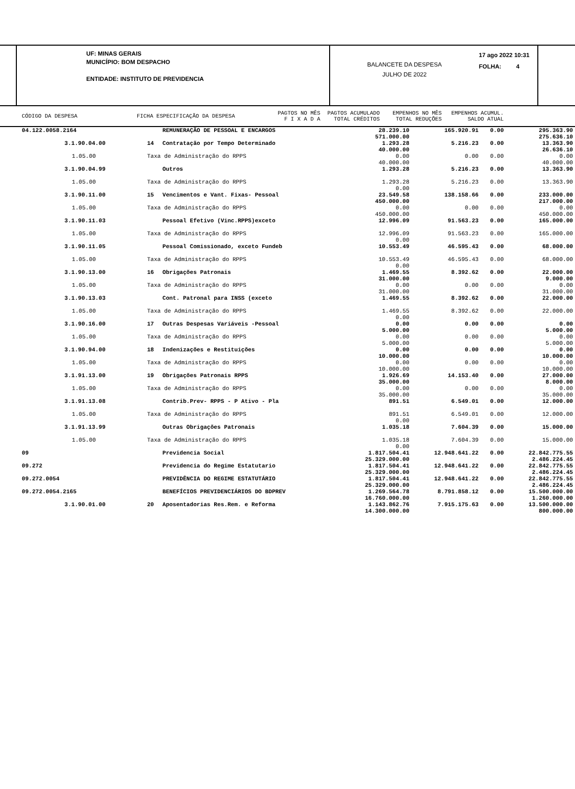UF: MINAS GERAIS
MUNICÍPIO: BOM DESPACHO
ENTIDADE: INSTITUTO DE PREVIDENCIA
BALANCETE DA DESPESA
JULHO DE 2022
17 ago 2022 10:31
FOLHA: 4
CÓDIGO DA DESPESA FICHA ESPECIFICAÇÃO DA DESPESA PAGTOS NO MÊS
F I X A D A PAGTOS ACUMULADO
TOTAL CRÉDITOS EMPENHOS NO MÊS
TOTAL REDUÇÕES EMPENHOS ACUMUL.
SALDO ATUAL
| 04.122.0058.2164 | | REMUNERAÇÃO DE PESSOAL E ENCARGOS | 28.239.10 571.000.00 | 165.920.91 | 0.00 | 295.363.90 275.636.10 |
| 3.1.90.04.00 | 14 | Contratação por Tempo Determinado | 1.293.28 40.000.00 | 5.216.23 | 0.00 | 13.363.90 26.636.10 |
| 1.05.00 | Taxa de Administração do RPPS | | 0.00 40.000.00 | 0.00 | 0.00 | 0.00 40.000.00 |
| 3.1.90.04.99 | | Outros | 1.293.28 | 5.216.23 | 0.00 | 13.363.90 |
| 1.05.00 | Taxa de Administração do RPPS | | 1.293.28 0.00 | 5.216.23 | 0.00 | 13.363.90 |
| 3.1.90.11.00 | 15 | Vencimentos e Vant. Fixas- Pessoal | 23.549.58 450.000.00 | 138.158.66 | 0.00 | 233.000.00 217.000.00 |
| 1.05.00 | Taxa de Administração do RPPS | | 0.00 450.000.00 | 0.00 | 0.00 | 0.00 450.000.00 |
| 3.1.90.11.03 | | Pessoal Efetivo (Vinc.RPPS)exceto | 12.996.09 | 91.563.23 | 0.00 | 165.000.00 |
| 1.05.00 | Taxa de Administração do RPPS | | 12.996.09 0.00 | 91.563.23 | 0.00 | 165.000.00 |
| 3.1.90.11.05 | | Pessoal Comissionado, exceto Fundeb | 10.553.49 | 46.595.43 | 0.00 | 68.000.00 |
| 1.05.00 | Taxa de Administração do RPPS | | 10.553.49 0.00 | 46.595.43 | 0.00 | 68.000.00 |
| 3.1.90.13.00 | 16 | Obrigações Patronais | 1.469.55 31.000.00 | 8.392.62 | 0.00 | 22.000.00 9.000.00 |
| 1.05.00 | Taxa de Administração do RPPS | | 0.00 31.000.00 | 0.00 | 0.00 | 0.00 31.000.00 |
| 3.1.90.13.03 | | Cont. Patronal para INSS (exceto | 1.469.55 | 8.392.62 | 0.00 | 22.000.00 |
| 1.05.00 | Taxa de Administração do RPPS | | 1.469.55 0.00 | 8.392.62 | 0.00 | 22.000.00 |
| 3.1.90.16.00 | 17 | Outras Despesas Variáveis -Pessoal | 0.00 5.000.00 | 0.00 | 0.00 | 0.00 5.000.00 |
| 1.05.00 | Taxa de Administração do RPPS | | 0.00 5.000.00 | 0.00 | 0.00 | 0.00 5.000.00 |
| 3.1.90.94.00 | 18 | Indenizações e Restituições | 0.00 10.000.00 | 0.00 | 0.00 | 0.00 10.000.00 |
| 1.05.00 | Taxa de Administração do RPPS | | 0.00 10.000.00 | 0.00 | 0.00 | 0.00 10.000.00 |
| 3.1.91.13.00 | 19 | Obrigações Patronais RPPS | 1.926.69 35.000.00 | 14.153.40 | 0.00 | 27.000.00 8.000.00 |
| 1.05.00 | Taxa de Administração do RPPS | | 0.00 35.000.00 | 0.00 | 0.00 | 0.00 35.000.00 |
| 3.1.91.13.08 | | Contrib.Prev- RPPS - P Ativo - Pla | 891.51 | 6.549.01 | 0.00 | 12.000.00 |
| 1.05.00 | Taxa de Administração do RPPS | | 891.51 0.00 | 6.549.01 | 0.00 | 12.000.00 |
| 3.1.91.13.99 | | Outras Obrigações Patronais | 1.035.18 | 7.604.39 | 0.00 | 15.000.00 |
| 1.05.00 | Taxa de Administração do RPPS | | 1.035.18 0.00 | 7.604.39 | 0.00 | 15.000.00 |
| 09 | | Previdencia Social | 1.817.504.41 25.329.000.00 | 12.948.641.22 | 0.00 | 22.842.775.55 2.486.224.45 |
| 09.272 | | Previdencia do Regime Estatutario | 1.817.504.41 25.329.000.00 | 12.948.641.22 | 0.00 | 22.842.775.55 2.486.224.45 |
| 09.272.0054 | | PREVIDÊNCIA DO REGIME ESTATUTÁRIO | 1.817.504.41 25.329.000.00 | 12.948.641.22 | 0.00 | 22.842.775.55 2.486.224.45 |
| 09.272.0054.2165 | | BENEFÍCIOS PREVIDENCIÁRIOS DO BDPREV | 1.269.564.78 16.760.000.00 | 8.791.858.12 | 0.00 | 15.500.000.00 1.260.000.00 |
| 3.1.90.01.00 | 20 | Aposentadorias Res.Rem. e Reforma | 1.143.862.76 14.300.000.00 | 7.915.175.63 | 0.00 | 13.500.000.00 800.000.00 |